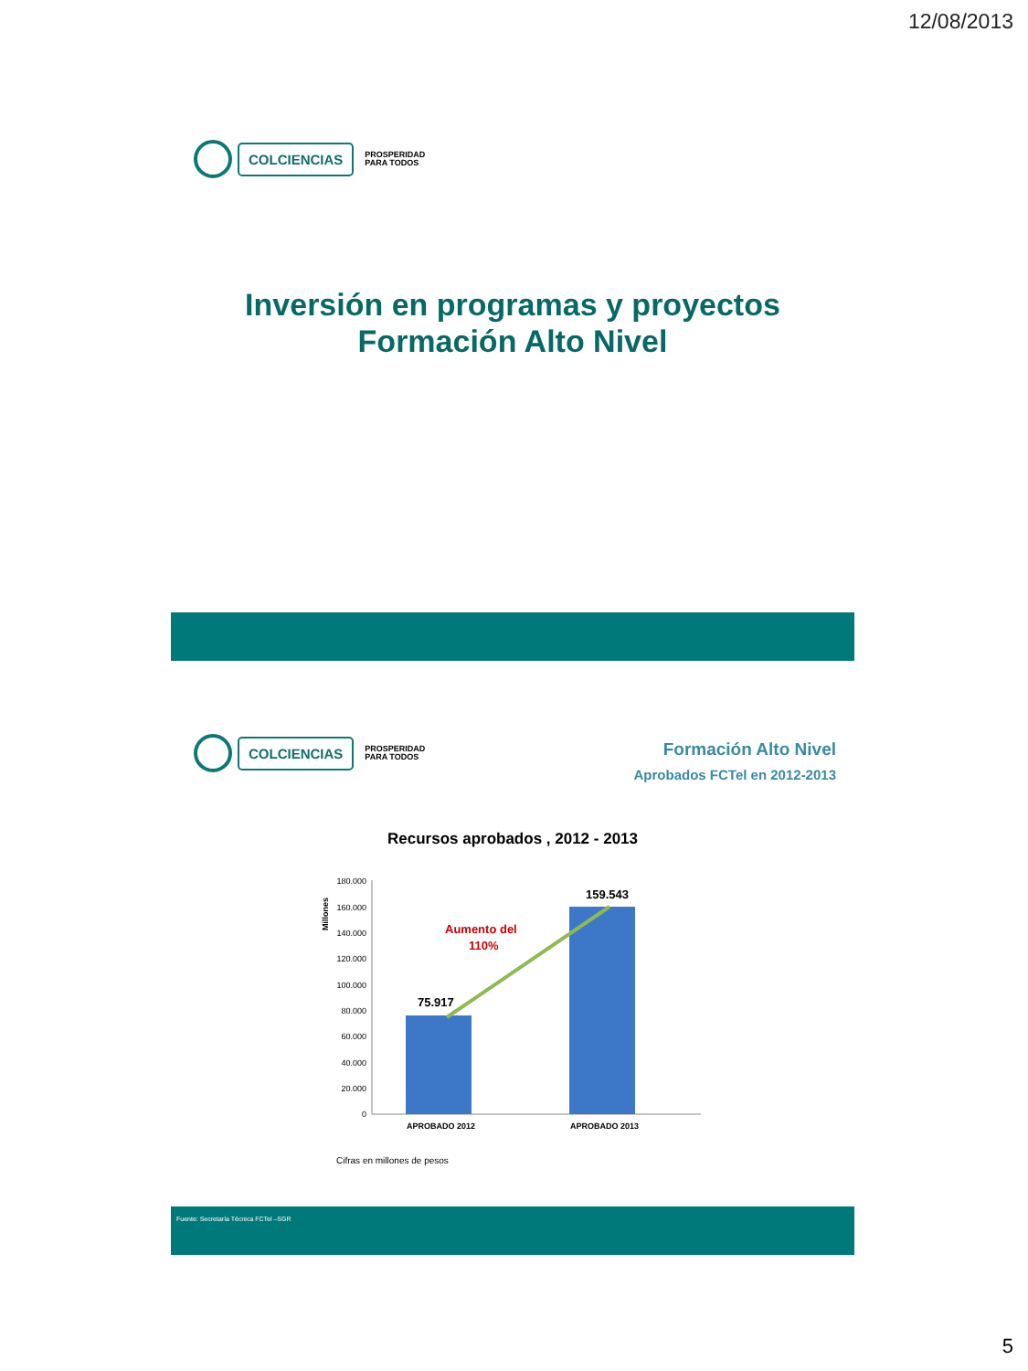12/08/2013
COLCIENCIAS
PROSPERIDAD
PARA TODOS
Inversión en programas y proyectos
Formación Alto Nivel
COLCIENCIAS
PROSPERIDAD
PARA TODOS
Formación Alto Nivel
Aprobados FCTel en 2012-2013
Recursos aprobados , 2012 - 2013
Millones
180.000
160.000
140.000
120.000
100.000
80.000
60.000
40.000
20.000
0
75.917
159.543
Aumento del
110%
APROBADO 2012
APROBADO 2013
Cifras en millones de pesos
Fuente: Secretaría Técnica FCTel –SGR
5